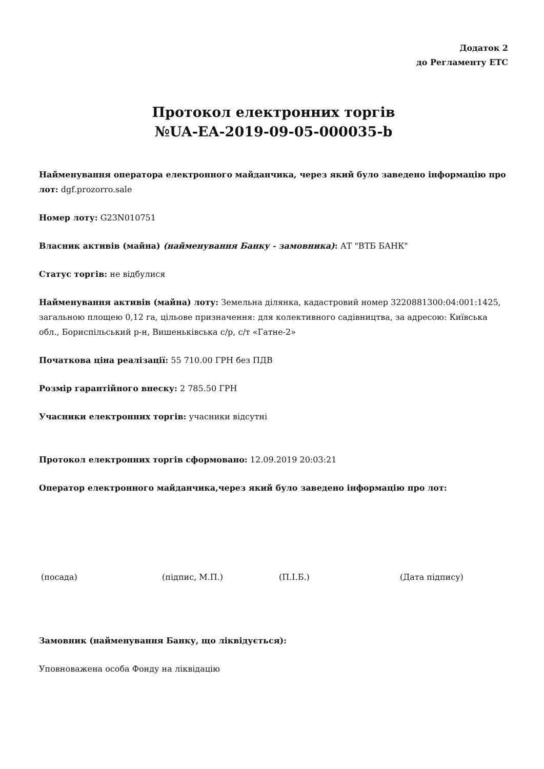Додаток 2
до Регламенту ЕТС
Протокол електронних торгів
№UA-EA-2019-09-05-000035-b
Найменування оператора електронного майданчика, через який було заведено інформацію про лот: dgf.prozorro.sale
Номер лоту: G23N010751
Власник активів (майна) (найменування Банку - замовника): АТ "ВТБ БАНК"
Статус торгів: не відбулися
Найменування активів (майна) лоту: Земельна ділянка, кадастровий номер 3220881300:04:001:1425, загальною площею 0,12 га, цільове призначення: для колективного садівництва, за адресою: Київська обл., Бориспільський р-н, Вишеньківська с/р, с/т «Гатне-2»
Початкова ціна реалізації: 55 710.00 ГРН без ПДВ
Розмір гарантійного внеску: 2 785.50 ГРН
Учасники електронних торгів: учасники відсутні
Протокол електронних торгів сформовано: 12.09.2019 20:03:21
Оператор електронного майданчика,через який було заведено інформацію про лот:
(посада) (підпис, М.П.) (П.І.Б.) (Дата підпису)
Замовник (найменування Банку, що ліквідується):
Уповноважена особа Фонду на ліквідацію